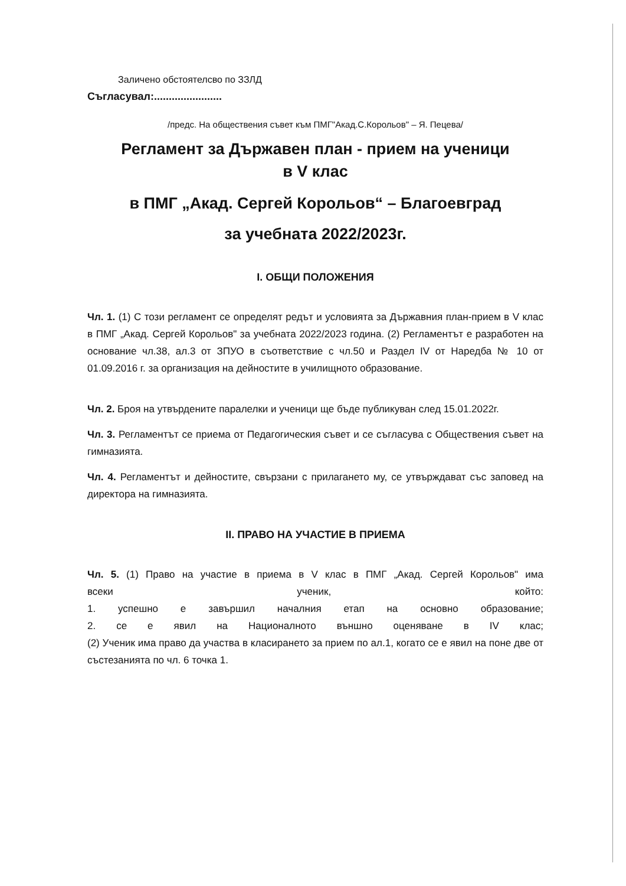Заличено обстоятелсво по ЗЗЛД
Съгласувал:.......................
/предс. На обществения съвет към ПМГ"Акад.С.Корольов" – Я. Пецева/
Регламент за Държавен план - прием на ученици
в V клас
в ПМГ „Акад. Сергей Корольов“ – Благоевград
за учебната 2022/2023г.
I. ОБЩИ ПОЛОЖЕНИЯ
Чл. 1. (1) С този регламент се определят редът и условията за Държавния план-прием в V клас в ПМГ „Акад. Сергей Корольов" за учебната 2022/2023 година. (2) Регламентът е разработен на основание чл.38, ал.3 от ЗПУО в съответствие с чл.50 и Раздел IV от Наредба № 10 от 01.09.2016 г. за организация на дейностите в училищното образование.
Чл. 2. Броя на утвърдените паралелки и ученици ще бъде публикуван след 15.01.2022г.
Чл. 3. Регламентът се приема от Педагогическия съвет и се съгласува с Обществения съвет на гимназията.
Чл. 4. Регламентът и дейностите, свързани с прилагането му, се утвърждават със заповед на директора на гимназията.
II. ПРАВО НА УЧАСТИЕ В ПРИЕМА
Чл. 5. (1) Право на участие в приема в V клас в ПМГ „Акад. Сергей Корольов" има
всеки ученик, който:
1. успешно е завършил началния етап на основно образование;
2. се е явил на Националното външно оценяване в IV клас;
(2) Ученик има право да участва в класирането за прием по ал.1, когато се е явил на поне две от състезанията по чл. 6 точка 1.